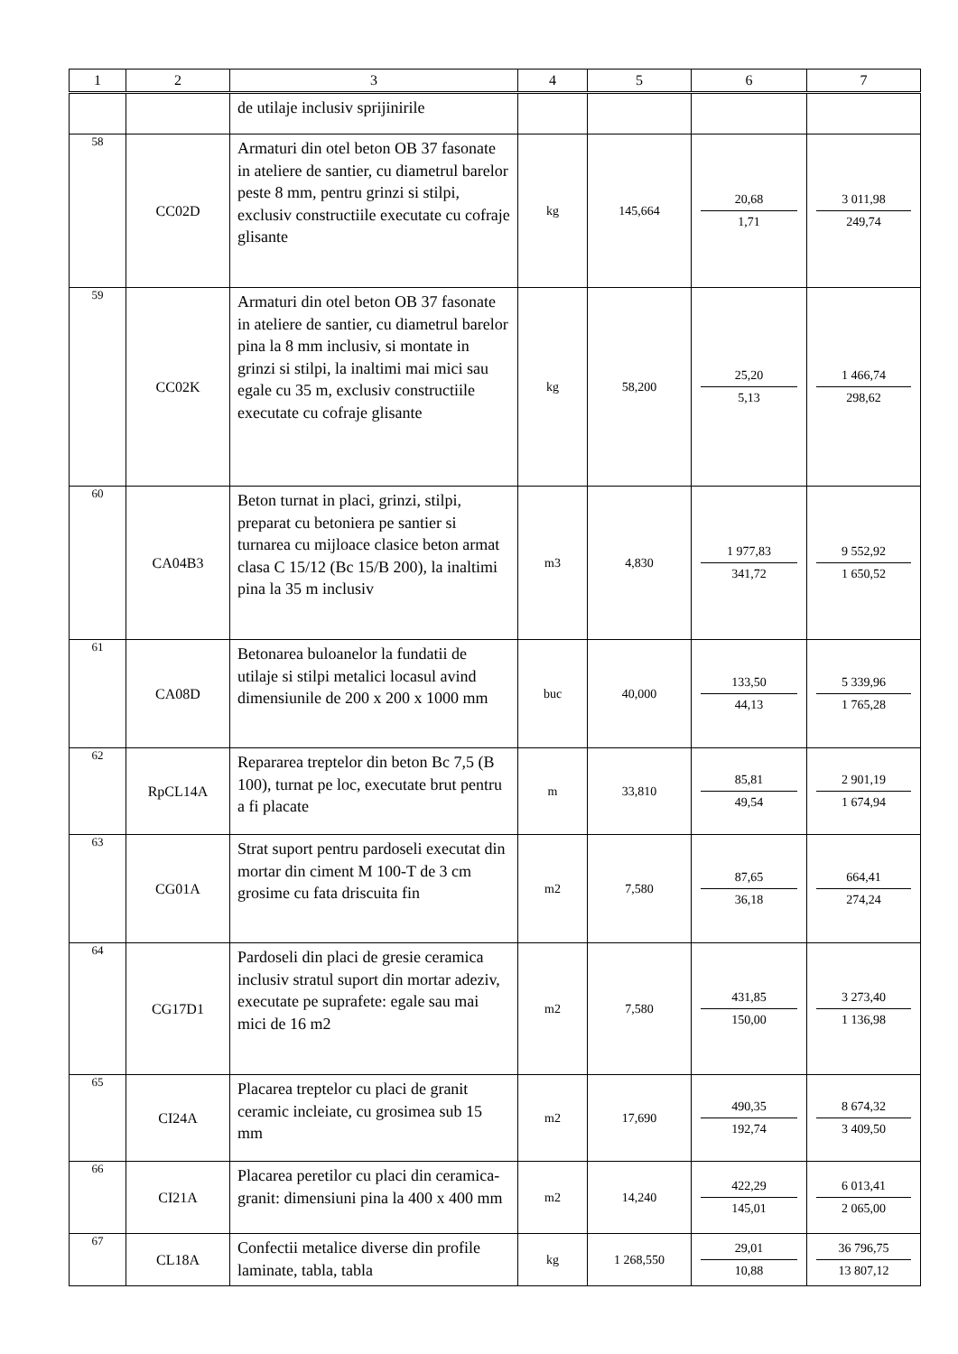| 1 | 2 | 3 | 4 | 5 | 6 | 7 |
| --- | --- | --- | --- | --- | --- | --- |
| | | de utilaje inclusiv sprijinirile | | | | |
| 58 | CC02D | Armaturi din otel beton OB 37 fasonate in ateliere de santier, cu diametrul barelor peste 8 mm, pentru grinzi si stilpi, exclusiv constructiile executate cu cofraje glisante | kg | 145,664 | 20,68 1,71 | 3 011,98 249,74 |
| 59 | CC02K | Armaturi din otel beton OB 37 fasonate in ateliere de santier, cu diametrul barelor pina la 8 mm inclusiv, si montate in grinzi si stilpi, la inaltimi mai mici sau egale cu 35 m, exclusiv constructiile executate cu cofraje glisante | kg | 58,200 | 25,20 5,13 | 1 466,74 298,62 |
| 60 | CA04B3 | Beton turnat in placi, grinzi, stilpi, preparat cu betoniera pe santier si turnarea cu mijloace clasice beton armat clasa C 15/12 (Bc 15/B 200), la inaltimi pina la 35 m inclusiv | m3 | 4,830 | 1 977,83 341,72 | 9 552,92 1 650,52 |
| 61 | CA08D | Betonarea buloanelor la fundatii de utilaje si stilpi metalici locasul avind dimensiunile de 200 x 200 x 1000 mm | buc | 40,000 | 133,50 44,13 | 5 339,96 1 765,28 |
| 62 | RpCL14A | Repararea treptelor din beton Bc 7,5 (B 100), turnat pe loc, executate brut pentru a fi placate | m | 33,810 | 85,81 49,54 | 2 901,19 1 674,94 |
| 63 | CG01A | Strat suport pentru pardoseli executat din mortar din ciment M 100-T de 3 cm grosime cu fata driscuita fin | m2 | 7,580 | 87,65 36,18 | 664,41 274,24 |
| 64 | CG17D1 | Pardoseli din placi de gresie ceramica inclusiv stratul suport din mortar adeziv, executate pe suprafete: egale sau mai mici de 16 m2 | m2 | 7,580 | 431,85 150,00 | 3 273,40 1 136,98 |
| 65 | CI24A | Placarea treptelor cu placi de granit ceramic incleiate, cu grosimea sub 15 mm | m2 | 17,690 | 490,35 192,74 | 8 674,32 3 409,50 |
| 66 | CI21A | Placarea peretilor cu placi din ceramica-granit: dimensiuni pina la 400 x 400 mm | m2 | 14,240 | 422,29 145,01 | 6 013,41 2 065,00 |
| 67 | CL18A | Confectii metalice diverse din profile laminate, tabla, tabla | kg | 1 268,550 | 29,01 10,88 | 36 796,75 13 807,12 |